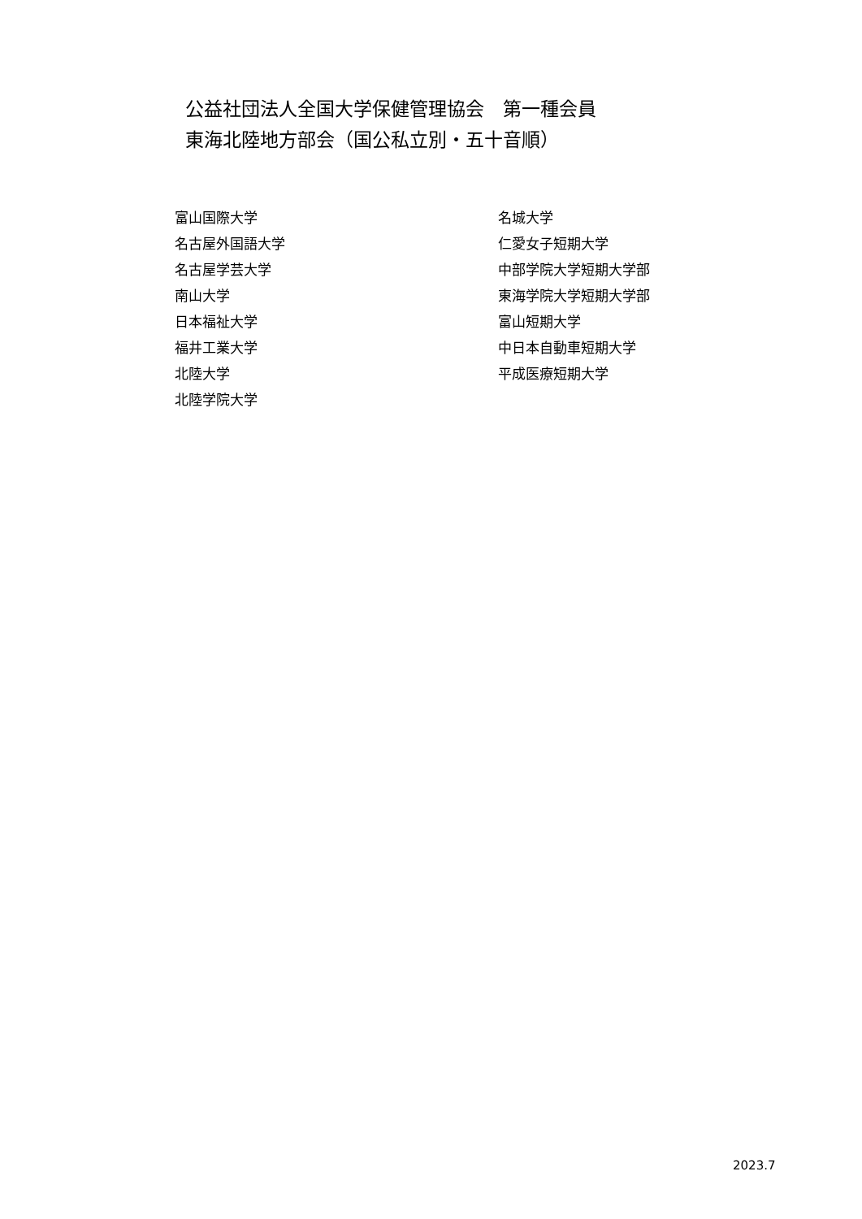公益社団法人全国大学保健管理協会　第一種会員
東海北陸地方部会（国公私立別・五十音順）
富山国際大学
名古屋外国語大学
名古屋学芸大学
南山大学
日本福祉大学
福井工業大学
北陸大学
北陸学院大学
名城大学
仁愛女子短期大学
中部学院大学短期大学部
東海学院大学短期大学部
富山短期大学
中日本自動車短期大学
平成医療短期大学
2023.7